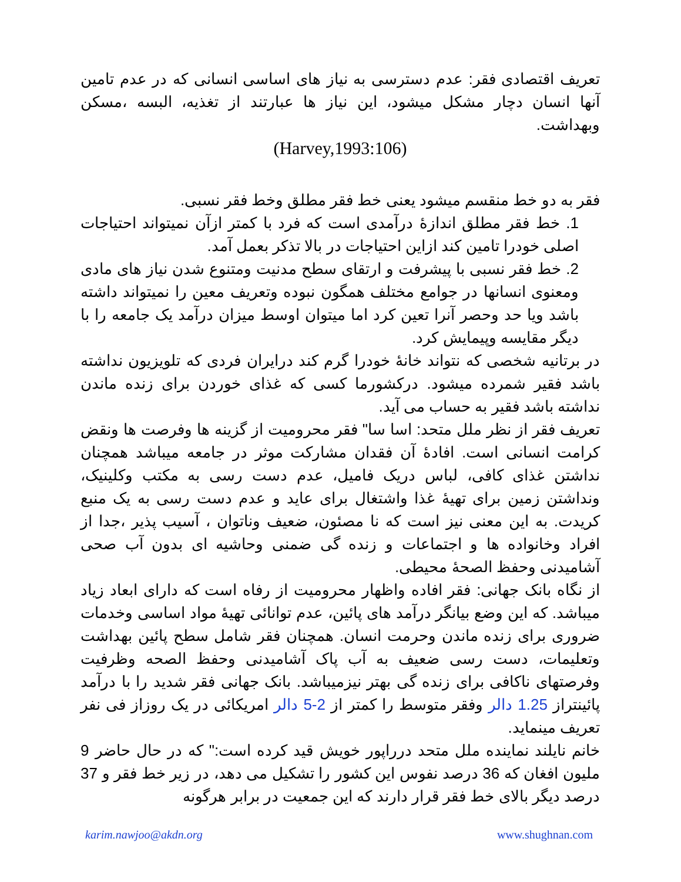تعریف اقتصادی فقر: عدم دسترسی به نیاز های اساسی انسانی که در عدم تامین آنها انسان دچار مشکل میشود، این نیاز ها عبارتند از تغذیه، البسه ،مسکن وبهداشت.
(Harvey,1993:106)
فقر به دو خط منقسم میشود یعنی خط فقر مطلق وخط فقر نسبی.
1. خط فقر مطلق اندازهٔ درآمدی است که فرد با کمتر ازآن نمیتواند احتیاجات اصلی خودرا تامین کند ازاین احتیاجات در بالا تذکر بعمل آمد.
2. خط فقر نسبی با پیشرفت و ارتقای سطح مدنیت ومتنوع شدن نیاز های مادی ومعنوی انسانها در جوامع مختلف همگون نبوده وتعریف معین را نمیتواند داشته باشد ویا حد وحصر آنرا تعین کرد اما میتوان اوسط میزان درآمد یک جامعه را با دیگر مقایسه وپیمایش کرد.
در برتانیه شخصی که نتواند خانهٔ خودرا گرم کند درایران فردی که تلویزیون نداشته باشد فقیر شمرده میشود. درکشورما کسی که غذای خوردن برای زنده ماندن نداشته باشد فقیر به حساب می آید.
تعریف فقر از نظر ملل متحد: اسا سا" فقر محرومیت از گزینه ها وفرصت ها ونقض کرامت انسانی است. افادهٔ آن فقدان مشارکت موثر در جامعه میباشد همچنان نداشتن غذای کافی، لباس دریک فامیل، عدم دست رسی به مکتب وکلینیک، ونداشتن زمین برای تهیهٔ غذا واشتغال برای عاید و عدم دست رسی به یک منبع کریدت. به این معنی نیز است که نا مصئون، ضعیف وناتوان ، آسیب پذیر ،جدا از افراد وخانواده ها و اجتماعات و زنده گی ضمنی وحاشیه ای بدون آب صحی آشامیدنی وحفظ الصحهٔ محیطی.
از نگاه بانک جهانی: فقر افاده واظهار محرومیت از رفاه است که دارای ابعاد زیاد میباشد. که این وضع بیانگر درآمد های پائین، عدم توانائی تهیهٔ مواد اساسی وخدمات ضروری برای زنده ماندن وحرمت انسان. همچنان فقر شامل سطح پائین بهداشت وتعلیمات، دست رسی ضعیف به آب پاک آشامیدنی وحفظ الصحه وظرفیت وفرصتهای ناکافی برای زنده گی بهتر نیزمیباشد. بانک جهانی فقر شدید را با درآمد پائینتراز 1.25 دالر وفقر متوسط را کمتر از 2-5 دالر امریکائی در یک روزاز فی نفر تعریف مینماید.
خانم نایلند نماینده ملل متحد درراپور خویش قید کرده است:" که در حال حاضر 9 ملیون افغان که 36 درصد نفوس این کشور را تشکیل می دهد، در زیر خط فقر و 37 درصد دیگر بالای خط فقر قرار دارند که این جمعیت در برابر هرگونه
karim.nawjoo@akdn.org www.shughnan.com